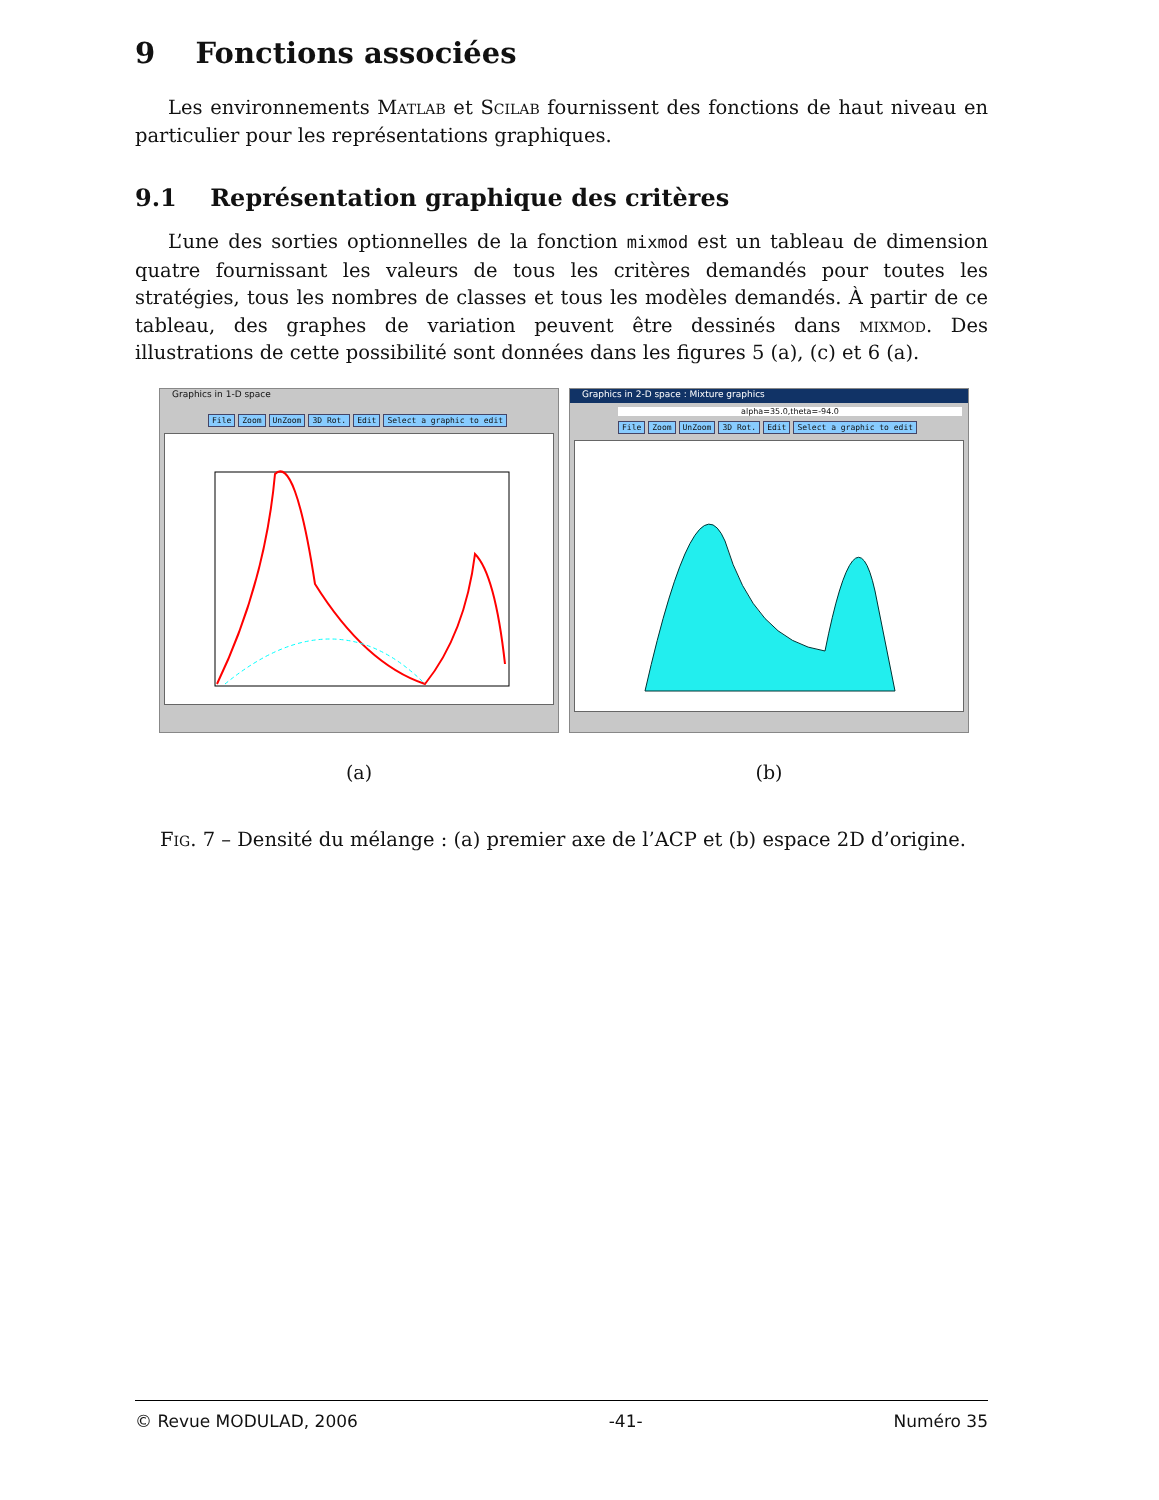9 Fonctions associées
Les environnements Matlab et Scilab fournissent des fonctions de haut niveau en particulier pour les représentations graphiques.
9.1 Représentation graphique des critères
L’une des sorties optionnelles de la fonction mixmod est un tableau de dimension quatre fournissant les valeurs de tous les critères demandés pour toutes les stratégies, tous les nombres de classes et tous les modèles demandés. À partir de ce tableau, des graphes de variation peuvent être dessinés dans mixmod. Des illustrations de cette possibilité sont données dans les figures 5 (a), (c) et 6 (a).
Graphics in 1-D space
File Zoom UnZoom 3D Rot. Edit Select a graphic to edit
(a)
Graphics in 2-D space : Mixture graphics
alpha=35.0,theta=-94.0
File Zoom UnZoom 3D Rot. Edit Select a graphic to edit
(b)
Fig. 7 – Densité du mélange : (a) premier axe de l’ACP et (b) espace 2D d’origine.
© Revue MODULAD, 2006 -41- Numéro 35